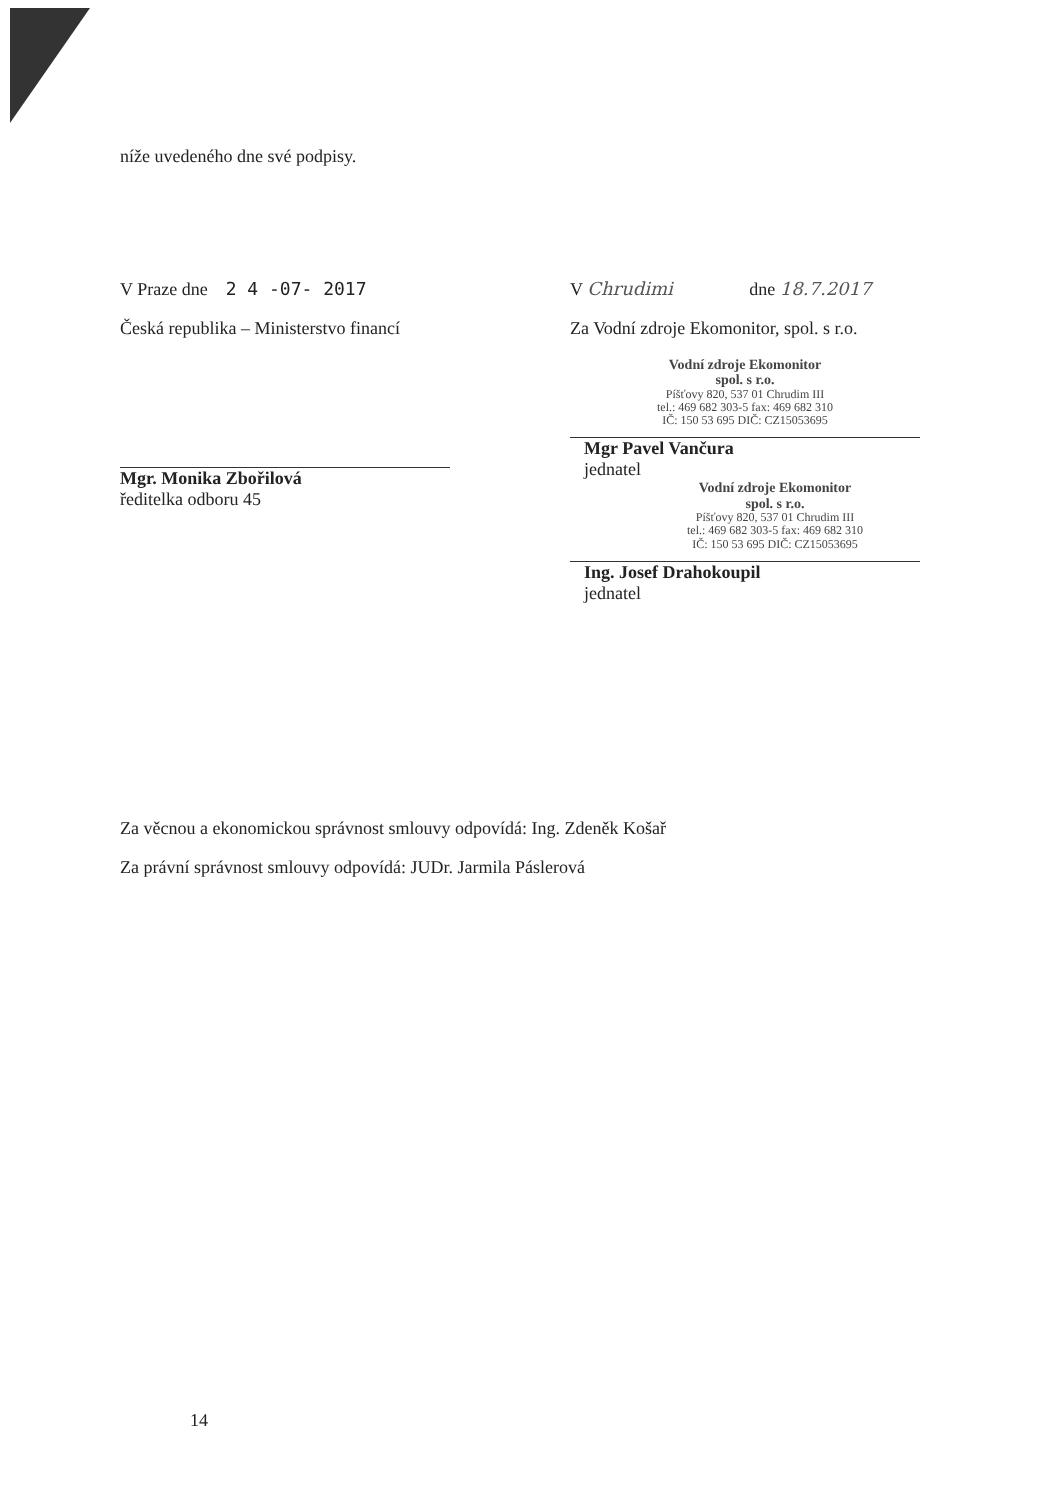níže uvedeného dne své podpisy.
V Praze dne 2 4 -07- 2017
Česká republika – Ministerstvo financí
Mgr. Monika Zbořilová
ředitelka odboru 45
V Chrudimi dne 18.7.2017
Za Vodní zdroje Ekomonitor, spol. s r.o.
Vodní zdroje Ekomonitor
spol. s r.o.
Píšťovy 820, 537 01 Chrudim III
tel.: 469 682 303-5 fax: 469 682 310
IČ: 150 53 695 DIČ: CZ15053695
Mgr Pavel Vančura
jednatel
Vodní zdroje Ekomonitor
spol. s r.o.
Píšťovy 820, 537 01 Chrudim III
tel.: 469 682 303-5 fax: 469 682 310
IČ: 150 53 695 DIČ: CZ15053695
Ing. Josef Drahokoupil
jednatel
Za věcnou a ekonomickou správnost smlouvy odpovídá: Ing. Zdeněk Košař
Za právní správnost smlouvy odpovídá: JUDr. Jarmila Páslerová
14